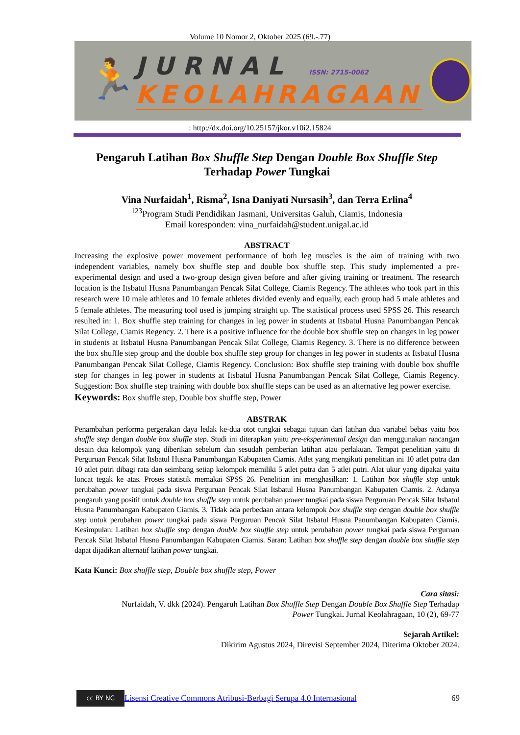Volume 10 Nomor 2, Oktober 2025 (69.-.77)
🏃
JURNAL ISSN: 2715-0062
KEOLAHRAGAAN
: http://dx.doi.org/10.25157/jkor.v10i2.15824
Pengaruh Latihan Box Shuffle Step Dengan Double Box Shuffle Step
Terhadap Power Tungkai
Vina Nurfaidah<sup>1</sup>, Risma<sup>2</sup>, Isna Daniyati Nursasih<sup>3</sup>, dan Terra Erlina<sup>4</sup>
<sup>123</sup> Program Studi Pendidikan Jasmani, Universitas Galuh, Ciamis, Indonesia
Email koresponden: vina_nurfaidah@student.unigal.ac.id
ABSTRACT
Increasing the explosive power movement performance of both leg muscles is the aim of training with two independent variables, namely box shuffle step and double box shuffle step. This study implemented a pre-experimental design and used a two-group design given before and after giving training or treatment. The research location is the Itsbatul Husna Panumbangan Pencak Silat College, Ciamis Regency. The athletes who took part in this research were 10 male athletes and 10 female athletes divided evenly and equally, each group had 5 male athletes and 5 female athletes. The measuring tool used is jumping straight up. The statistical process used SPSS 26. This research resulted in: 1. Box shuffle step training for changes in leg power in students at Itsbatul Husna Panumbangan Pencak Silat College, Ciamis Regency. 2. There is a positive influence for the double box shuffle step on changes in leg power in students at Itsbatul Husna Panumbangan Pencak Silat College, Ciamis Regency. 3. There is no difference between the box shuffle step group and the double box shuffle step group for changes in leg power in students at Itsbatul Husna Panumbangan Pencak Silat College, Ciamis Regency. Conclusion: Box shuffle step training with double box shuffle step for changes in leg power in students at Itsbatul Husna Panumbangan Pencak Silat College, Ciamis Regency. Suggestion: Box shuffle step training with double box shuffle steps can be used as an alternative leg power exercise.
Keywords: Box shuffle step, Double box shuffle step, Power
ABSTRAK
Penambahan performa pergerakan daya ledak ke-dua otot tungkai sebagai tujuan dari latihan dua variabel bebas yaitu box shuffle step dengan double box shuffle step. Studi ini diterapkan yaitu pre-eksperimental design dan menggunakan rancangan desain dua kelompok yang diberikan sebelum dan sesudah pemberian latihan atau perlakuan. Tempat penelitian yaitu di Perguruan Pencak Silat Itsbatul Husna Panumbangan Kabupaten Ciamis. Atlet yang mengikuti penelitian ini 10 atlet putra dan 10 atlet putri dibagi rata dan seimbang setiap kelompok memiliki 5 atlet putra dan 5 atlet putri. Alat ukur yang dipakai yaitu loncat tegak ke atas. Proses statistik memakai SPSS 26. Penelitian ini menghasilkan: 1. Latihan box shuffle step untuk perubahan power tungkai pada siswa Perguruan Pencak Silat Itsbatul Husna Panumbangan Kabupaten Ciamis. 2. Adanya pengaruh yang positif untuk double box shuffle step untuk perubahan power tungkai pada siswa Perguruan Pencak Silat Itsbatul Husna Panumbangan Kabupaten Ciamis. 3. Tidak ada perbedaan antara kelompok box shuffle step dengan double box shuffle step untuk perubahan power tungkai pada siswa Perguruan Pencak Silat Itsbatul Husna Panumbangan Kabupaten Ciamis. Kesimpulan: Latihan box shuffle step dengan double box shuffle step untuk perubahan power tungkai pada siswa Perguruan Pencak Silat Itsbatul Husna Panumbangan Kabupaten Ciamis. Saran: Latihan box shuffle step dengan double box shuffle step dapat dijadikan alternatif latihan power tungkai.
Kata Kunci: Box shuffle step, Double box shuffle step, Power
Cara sitasi:
Nurfaidah, V. dkk (2024). Pengaruh Latihan Box Shuffle Step Dengan Double Box Shuffle Step Terhadap
Power Tungkai. Jurnal Keolahragaan, 10 (2), 69-77
Sejarah Artikel:
Dikirim Agustus 2024, Direvisi September 2024, Diterima Oktober 2024.
cc BY NC
Lisensi Creative Commons Atribusi-Berbagi Serupa 4.0 Internasional 69